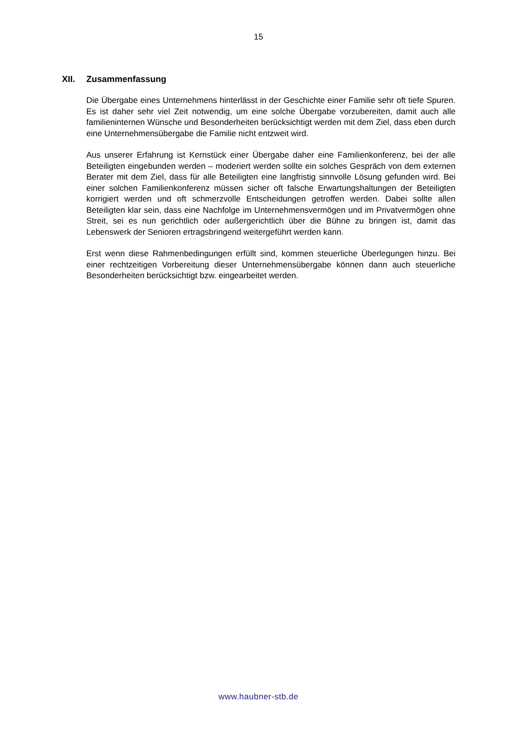15
XII. Zusammenfassung
Die Übergabe eines Unternehmens hinterlässt in der Geschichte einer Familie sehr oft tiefe Spuren. Es ist daher sehr viel Zeit notwendig, um eine solche Übergabe vorzube­reiten, damit auch alle familieninternen Wünsche und Besonderheiten berücksichtigt werden mit dem Ziel, dass eben durch eine Unternehmensübergabe die Familie nicht entzweit wird.
Aus unserer Erfahrung ist Kernstück einer Übergabe daher eine Familienkonferenz, bei der alle Beteiligten eingebunden werden – moderiert werden sollte ein solches Ge­spräch von dem externen Berater mit dem Ziel, dass für alle Beteiligten eine langfristig sinnvolle Lösung gefunden wird. Bei einer solchen Familienkonferenz müssen sicher oft falsche Erwartungshaltungen der Beteiligten korrigiert werden und oft schmerzvolle Entscheidungen getroffen werden. Dabei sollte allen Beteiligten klar sein, dass eine Nachfolge im Unternehmensvermögen und im Privatvermögen ohne Streit, sei es nun gerichtlich oder außergerichtlich über die Bühne zu bringen ist, damit das Lebenswerk der Senioren ertragsbringend weitergeführt werden kann.
Erst wenn diese Rahmenbedingungen erfüllt sind, kommen steuerliche Überlegungen hinzu. Bei einer rechtzeitigen Vorbereitung dieser Unternehmensübergabe können dann auch steuerliche Besonderheiten berücksichtigt bzw. eingearbeitet werden.
www.haubner-stb.de